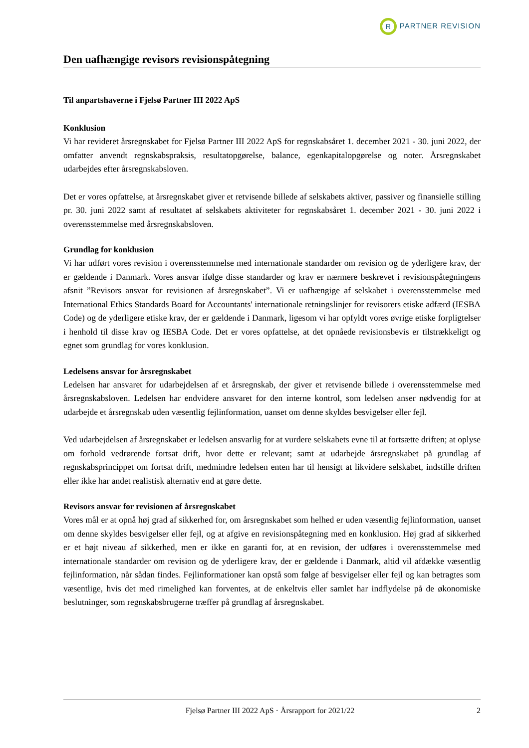R PARTNER REVISION
Den uafhængige revisors revisionspåtegning
Til anpartshaverne i Fjelsø Partner III 2022 ApS
Konklusion
Vi har revideret årsregnskabet for Fjelsø Partner III 2022 ApS for regnskabsåret 1. december 2021 - 30. juni 2022, der omfatter anvendt regnskabspraksis, resultatopgørelse, balance, egenkapitalopgørelse og noter. Årsregnskabet udarbejdes efter årsregnskabsloven.
Det er vores opfattelse, at årsregnskabet giver et retvisende billede af selskabets aktiver, passiver og finansielle stilling pr. 30. juni 2022 samt af resultatet af selskabets aktiviteter for regnskabsåret 1. december 2021 - 30. juni 2022 i overensstemmelse med årsregnskabsloven.
Grundlag for konklusion
Vi har udført vores revision i overensstemmelse med internationale standarder om revision og de yderligere krav, der er gældende i Danmark. Vores ansvar ifølge disse standarder og krav er nærmere beskrevet i revisionspåtegningens afsnit ”Revisors ansvar for revisionen af årsregnskabet”. Vi er uafhængige af selskabet i overensstemmelse med International Ethics Standards Board for Accountants' internationale retningslinjer for revisorers etiske adfærd (IESBA Code) og de yderligere etiske krav, der er gældende i Danmark, ligesom vi har opfyldt vores øvrige etiske forpligtelser i henhold til disse krav og IESBA Code. Det er vores opfattelse, at det opnåede revisionsbevis er tilstrækkeligt og egnet som grundlag for vores konklusion.
Ledelsens ansvar for årsregnskabet
Ledelsen har ansvaret for udarbejdelsen af et årsregnskab, der giver et retvisende billede i overensstemmelse med årsregnskabsloven. Ledelsen har endvidere ansvaret for den interne kontrol, som ledelsen anser nødvendig for at udarbejde et årsregnskab uden væsentlig fejlinformation, uanset om denne skyldes besvigelser eller fejl.
Ved udarbejdelsen af årsregnskabet er ledelsen ansvarlig for at vurdere selskabets evne til at fortsætte driften; at oplyse om forhold vedrørende fortsat drift, hvor dette er relevant; samt at udarbejde årsregnskabet på grundlag af regnskabsprincippet om fortsat drift, medmindre ledelsen enten har til hensigt at likvidere selskabet, indstille driften eller ikke har andet realistisk alternativ end at gøre dette.
Revisors ansvar for revisionen af årsregnskabet
Vores mål er at opnå høj grad af sikkerhed for, om årsregnskabet som helhed er uden væsentlig fejlinformation, uanset om denne skyldes besvigelser eller fejl, og at afgive en revisionspåtegning med en konklusion. Høj grad af sikkerhed er et højt niveau af sikkerhed, men er ikke en garanti for, at en revision, der udføres i overensstemmelse med internationale standarder om revision og de yderligere krav, der er gældende i Danmark, altid vil afdække væsentlig fejlinformation, når sådan findes. Fejlinformationer kan opstå som følge af besvigelser eller fejl og kan betragtes som væsentlige, hvis det med rimelighed kan forventes, at de enkeltvis eller samlet har indflydelse på de økonomiske beslutninger, som regnskabsbrugerne træffer på grundlag af årsregnskabet.
Fjelsø Partner III 2022 ApS · Årsrapport for 2021/22 2